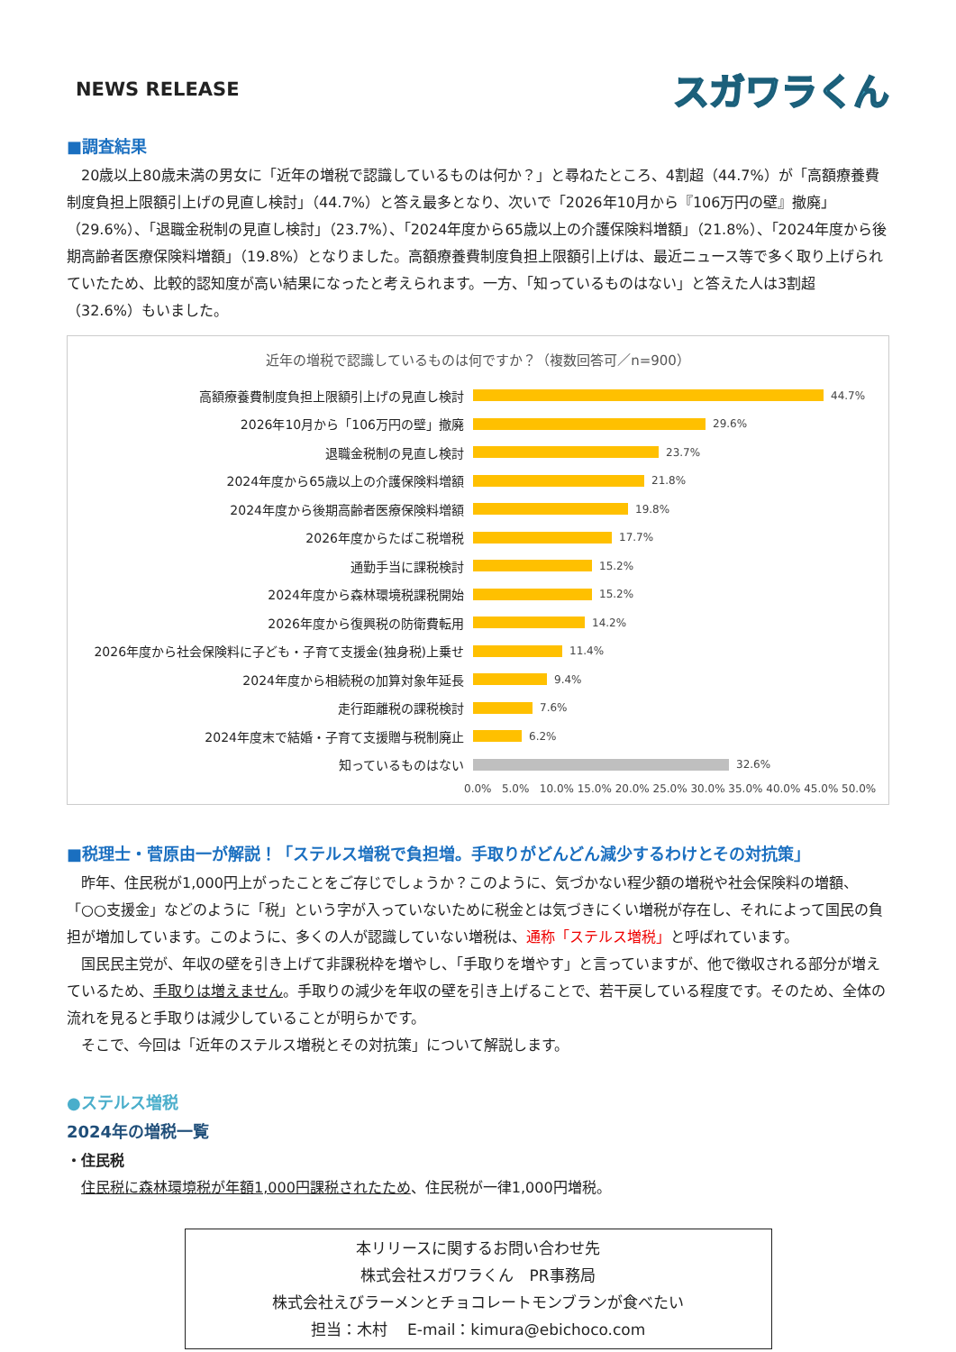NEWS RELEASE
スガワラくん
■調査結果
　20歳以上80歳未満の男女に「近年の増税で認識しているものは何か？」と尋ねたところ、4割超（44.7%）が「高額療養費制度負担上限額引上げの見直し検討」（44.7%）と答え最多となり、次いで「2026年10月から『106万円の壁』撤廃」（29.6%）、「退職金税制の見直し検討」（23.7%）、「2024年度から65歳以上の介護保険料増額」（21.8%）、「2024年度から後期高齢者医療保険料増額」（19.8%）となりました。高額療養費制度負担上限額引上げは、最近ニュース等で多く取り上げられていたため、比較的認知度が高い結果になったと考えられます。一方、「知っているものはない」と答えた人は3割超（32.6%）もいました。
近年の増税で認識しているものは何ですか？（複数回答可／n=900）
高額療養費制度負担上限額引上げの見直し検討
44.7%
2026年10月から「106万円の壁」撤廃
29.6%
退職金税制の見直し検討
23.7%
2024年度から65歳以上の介護保険料増額
21.8%
2024年度から後期高齢者医療保険料増額
19.8%
2026年度からたばこ税増税
17.7%
通勤手当に課税検討
15.2%
2024年度から森林環境税課税開始
15.2%
2026年度から復興税の防衛費転用
14.2%
2026年度から社会保険料に子ども・子育て支援金(独身税)上乗せ
11.4%
2024年度から相続税の加算対象年延長
9.4%
走行距離税の課税検討
7.6%
2024年度末で結婚・子育て支援贈与税制廃止
6.2%
知っているものはない
32.6%
0.0% 5.0% 10.0% 15.0% 20.0% 25.0% 30.0% 35.0% 40.0% 45.0% 50.0%
■税理士・菅原由一が解説！「ステルス増税で負担増。手取りがどんどん減少するわけとその対抗策」
　昨年、住民税が1,000円上がったことをご存じでしょうか？このように、気づかない程少額の増税や社会保険料の増額、「○○支援金」などのように「税」という字が入っていないために税金とは気づきにくい増税が存在し、それによって国民の負担が増加しています。このように、多くの人が認識していない増税は、通称「ステルス増税」と呼ばれています。
　国民民主党が、年収の壁を引き上げて非課税枠を増やし、「手取りを増やす」と言っていますが、他で徴収される部分が増えているため、手取りは増えません。手取りの減少を年収の壁を引き上げることで、若干戻している程度です。そのため、全体の流れを見ると手取りは減少していることが明らかです。
　そこで、今回は「近年のステルス増税とその対抗策」について解説します。
●ステルス増税
2024年の増税一覧
・住民税
　住民税に森林環境税が年額1,000円課税されたため、住民税が一律1,000円増税。
本リリースに関するお問い合わせ先
株式会社スガワラくん　PR事務局
株式会社えびラーメンとチョコレートモンブランが食べたい
担当：木村　 E-mail：kimura@ebichoco.com